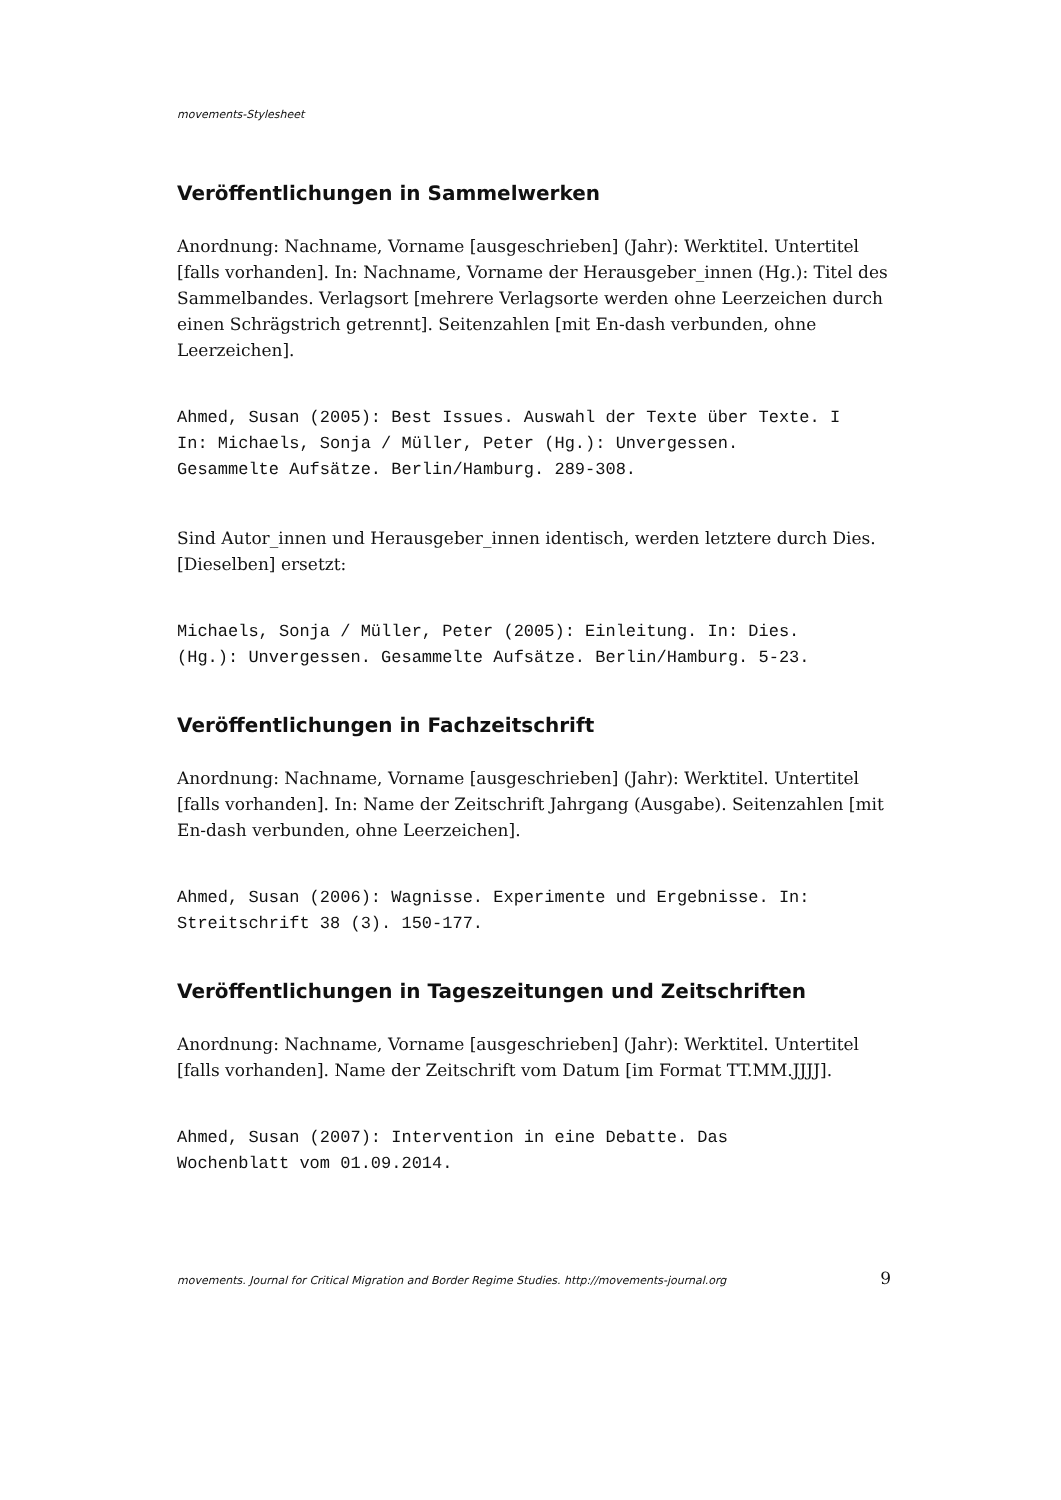movements-Stylesheet
Veröffentlichungen in Sammelwerken
Anordnung: Nachname, Vorname [ausgeschrieben] (Jahr): Werktitel. Untertitel [falls vorhanden]. In: Nachname, Vorname der Herausgeber_innen (Hg.): Titel des Sammelbandes. Verlagsort [mehrere Verlagsorte werden ohne Leerzeichen durch einen Schrägstrich getrennt]. Seitenzahlen [mit En-dash verbunden, ohne Leerzeichen].
Ahmed, Susan (2005): Best Issues. Auswahl der Texte über Texte. I
In: Michaels, Sonja / Müller, Peter (Hg.): Unvergessen.
Gesammelte Aufsätze. Berlin/Hamburg. 289-308.
Sind Autor_innen und Herausgeber_innen identisch, werden letztere durch Dies. [Dieselben] ersetzt:
Michaels, Sonja / Müller, Peter (2005): Einleitung. In: Dies.
(Hg.): Unvergessen. Gesammelte Aufsätze. Berlin/Hamburg. 5-23.
Veröffentlichungen in Fachzeitschrift
Anordnung: Nachname, Vorname [ausgeschrieben] (Jahr): Werktitel. Untertitel [falls vorhanden]. In: Name der Zeitschrift Jahrgang (Ausgabe). Seitenzahlen [mit En-dash verbunden, ohne Leerzeichen].
Ahmed, Susan (2006): Wagnisse. Experimente und Ergebnisse. In:
Streitschrift 38 (3). 150-177.
Veröffentlichungen in Tageszeitungen und Zeitschriften
Anordnung: Nachname, Vorname [ausgeschrieben] (Jahr): Werktitel. Untertitel [falls vorhanden]. Name der Zeitschrift vom Datum [im Format TT.MM.JJJJ].
Ahmed, Susan (2007): Intervention in eine Debatte. Das
Wochenblatt vom 01.09.2014.
movements. Journal for Critical Migration and Border Regime Studies. http://movements-journal.org 9